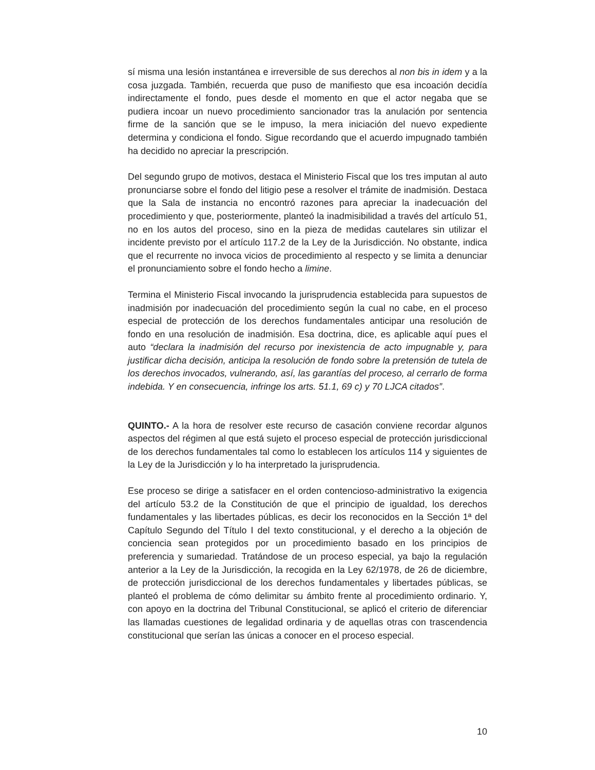sí misma una lesión instantánea e irreversible de sus derechos al non bis in idem y a la cosa juzgada. También, recuerda que puso de manifiesto que esa incoación decidía indirectamente el fondo, pues desde el momento en que el actor negaba que se pudiera incoar un nuevo procedimiento sancionador tras la anulación por sentencia firme de la sanción que se le impuso, la mera iniciación del nuevo expediente determina y condiciona el fondo. Sigue recordando que el acuerdo impugnado también ha decidido no apreciar la prescripción.
Del segundo grupo de motivos, destaca el Ministerio Fiscal que los tres imputan al auto pronunciarse sobre el fondo del litigio pese a resolver el trámite de inadmisión. Destaca que la Sala de instancia no encontró razones para apreciar la inadecuación del procedimiento y que, posteriormente, planteó la inadmisibilidad a través del artículo 51, no en los autos del proceso, sino en la pieza de medidas cautelares sin utilizar el incidente previsto por el artículo 117.2 de la Ley de la Jurisdicción. No obstante, indica que el recurrente no invoca vicios de procedimiento al respecto y se limita a denunciar el pronunciamiento sobre el fondo hecho a limine.
Termina el Ministerio Fiscal invocando la jurisprudencia establecida para supuestos de inadmisión por inadecuación del procedimiento según la cual no cabe, en el proceso especial de protección de los derechos fundamentales anticipar una resolución de fondo en una resolución de inadmisión. Esa doctrina, dice, es aplicable aquí pues el auto “declara la inadmisión del recurso por inexistencia de acto impugnable y, para justificar dicha decisión, anticipa la resolución de fondo sobre la pretensión de tutela de los derechos invocados, vulnerando, así, las garantías del proceso, al cerrarlo de forma indebida. Y en consecuencia, infringe los arts. 51.1, 69 c) y 70 LJCA citados”.
QUINTO.- A la hora de resolver este recurso de casación conviene recordar algunos aspectos del régimen al que está sujeto el proceso especial de protección jurisdiccional de los derechos fundamentales tal como lo establecen los artículos 114 y siguientes de la Ley de la Jurisdicción y lo ha interpretado la jurisprudencia.
Ese proceso se dirige a satisfacer en el orden contencioso-administrativo la exigencia del artículo 53.2 de la Constitución de que el principio de igualdad, los derechos fundamentales y las libertades públicas, es decir los reconocidos en la Sección 1ª del Capítulo Segundo del Título I del texto constitucional, y el derecho a la objeción de conciencia sean protegidos por un procedimiento basado en los principios de preferencia y sumariedad. Tratándose de un proceso especial, ya bajo la regulación anterior a la Ley de la Jurisdicción, la recogida en la Ley 62/1978, de 26 de diciembre, de protección jurisdiccional de los derechos fundamentales y libertades públicas, se planteó el problema de cómo delimitar su ámbito frente al procedimiento ordinario. Y, con apoyo en la doctrina del Tribunal Constitucional, se aplicó el criterio de diferenciar las llamadas cuestiones de legalidad ordinaria y de aquellas otras con trascendencia constitucional que serían las únicas a conocer en el proceso especial.
10